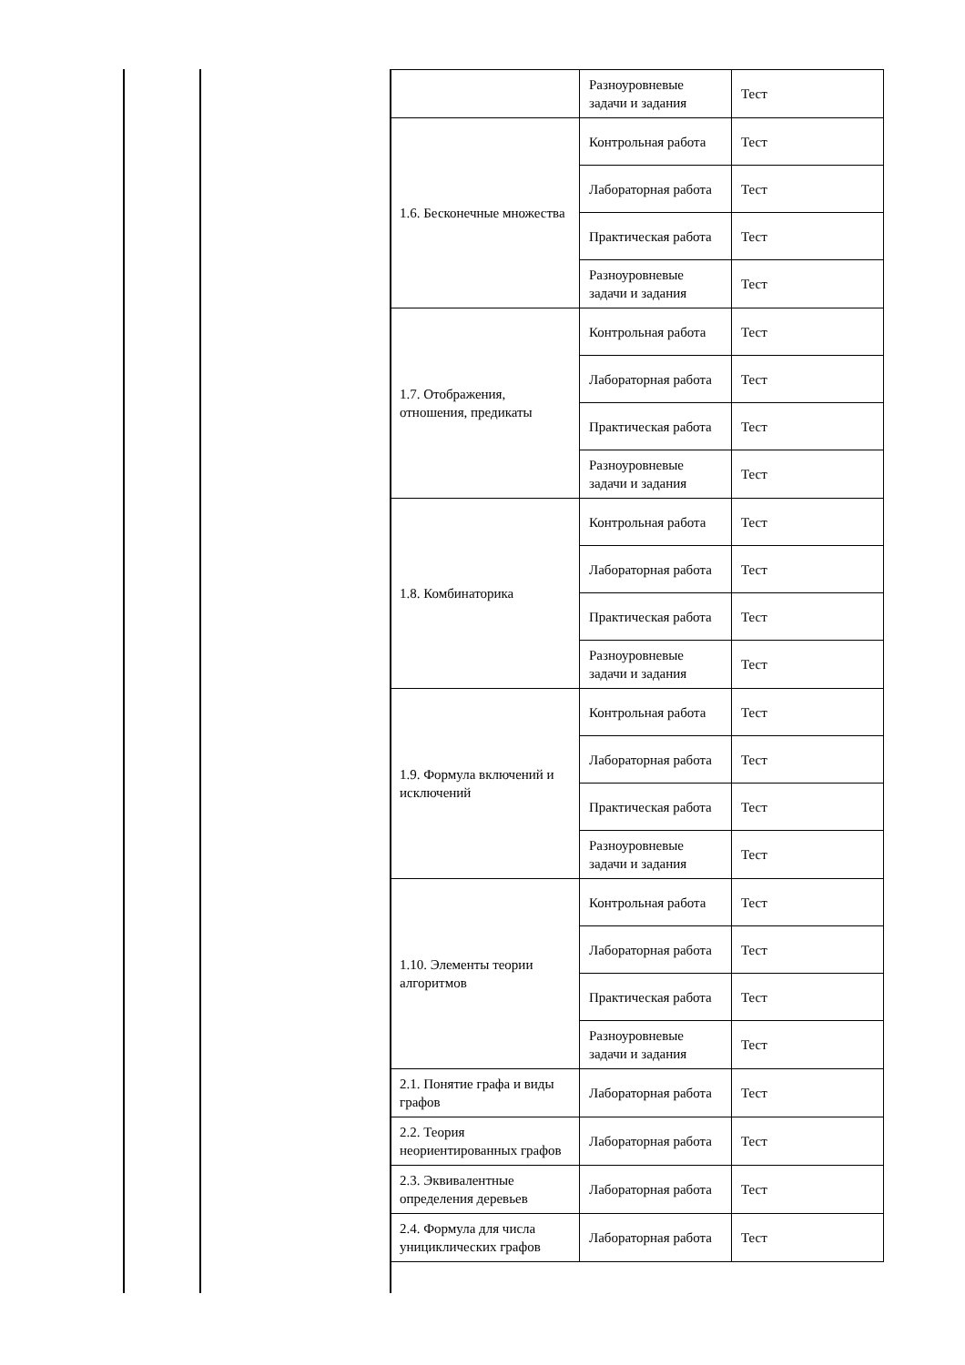| | Разноуровневые задачи и задания | Тест |
| 1.6. Бесконечные множества | Контрольная работа | Тест |
| | Лабораторная работа | Тест |
| | Практическая работа | Тест |
| | Разноуровневые задачи и задания | Тест |
| 1.7. Отображения, отношения, предикаты | Контрольная работа | Тест |
| | Лабораторная работа | Тест |
| | Практическая работа | Тест |
| | Разноуровневые задачи и задания | Тест |
| 1.8. Комбинаторика | Контрольная работа | Тест |
| | Лабораторная работа | Тест |
| | Практическая работа | Тест |
| | Разноуровневые задачи и задания | Тест |
| 1.9. Формула включений и исключений | Контрольная работа | Тест |
| | Лабораторная работа | Тест |
| | Практическая работа | Тест |
| | Разноуровневые задачи и задания | Тест |
| 1.10. Элементы теории алгоритмов | Контрольная работа | Тест |
| | Лабораторная работа | Тест |
| | Практическая работа | Тест |
| | Разноуровневые задачи и задания | Тест |
| 2.1. Понятие графа и виды графов | Лабораторная работа | Тест |
| 2.2. Теория неориентированных графов | Лабораторная работа | Тест |
| 2.3. Эквивалентные определения деревьев | Лабораторная работа | Тест |
| 2.4. Формула для числа унициклических графов | Лабораторная работа | Тест |